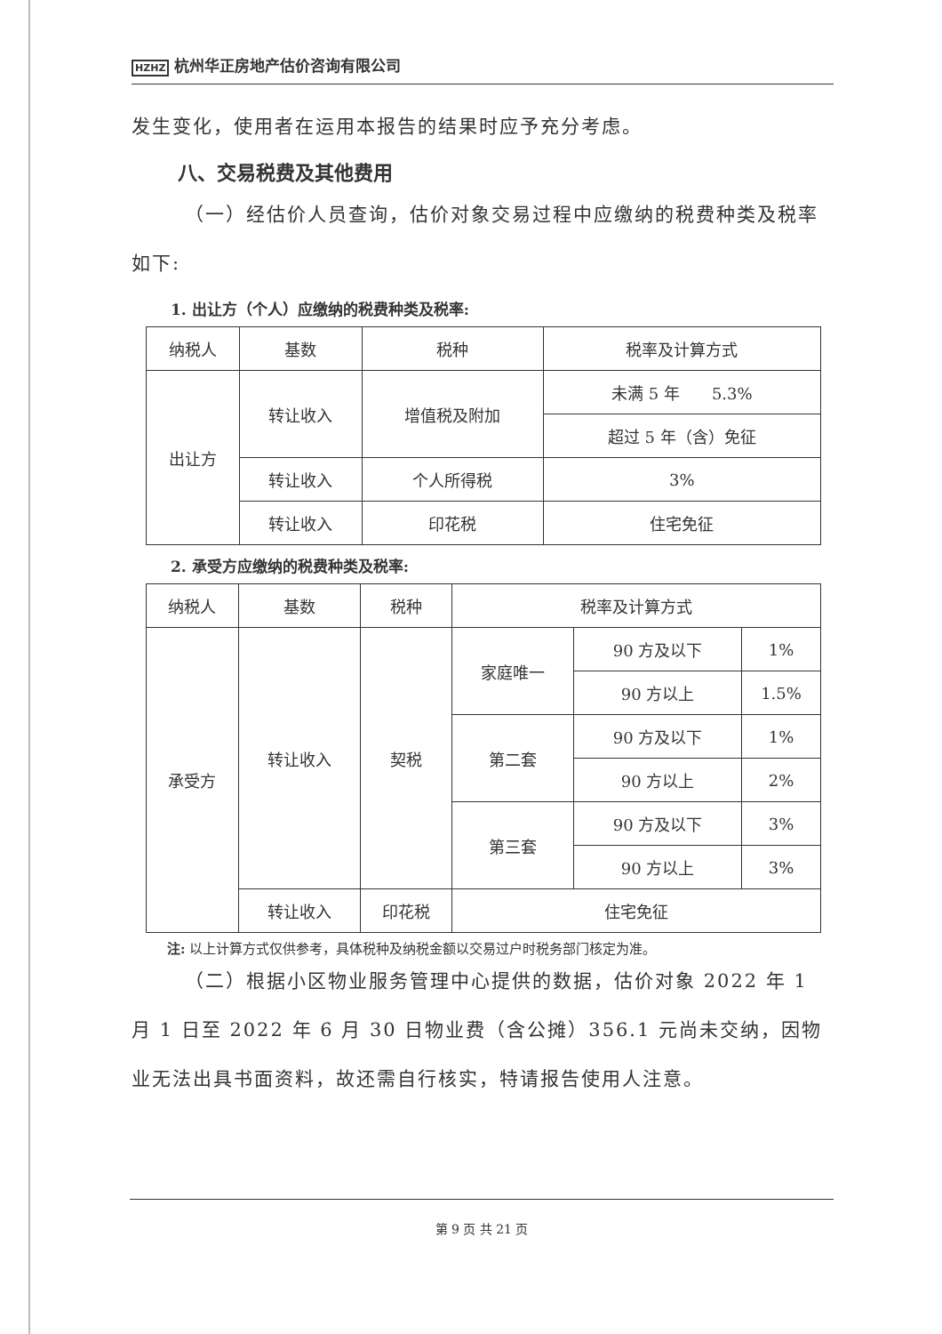HZHZ 杭州华正房地产估价咨询有限公司
发生变化，使用者在运用本报告的结果时应予充分考虑。
八、交易税费及其他费用
（一）经估价人员查询，估价对象交易过程中应缴纳的税费种类及税率如下:
1. 出让方（个人）应缴纳的税费种类及税率:
| 纳税人 | 基数 | 税种 | 税率及计算方式 |
| 出让方 | 转让收入 | 增值税及附加 | 未满 5 年 5.3% |
| | | | 超过 5 年（含）免征 |
| | 转让收入 | 个人所得税 | 3% |
| | 转让收入 | 印花税 | 住宅免征 |
2. 承受方应缴纳的税费种类及税率:
| 纳税人 | 基数 | 税种 | 税率及计算方式 | | |
| 承受方 | 转让收入 | 契税 | 家庭唯一 | 90 方及以下 | 1% |
| | | | | 90 方以上 | 1.5% |
| | | | 第二套 | 90 方及以下 | 1% |
| | | | | 90 方以上 | 2% |
| | | | 第三套 | 90 方及以下 | 3% |
| | | | | 90 方以上 | 3% |
| | 转让收入 | 印花税 | 住宅免征 | | |
注: 以上计算方式仅供参考，具体税种及纳税金额以交易过户时税务部门核定为准。
（二）根据小区物业服务管理中心提供的数据，估价对象 2022 年 1 月 1 日至 2022 年 6 月 30 日物业费（含公摊）356.1 元尚未交纳，因物业无法出具书面资料，故还需自行核实，特请报告使用人注意。
第 9 页 共 21 页